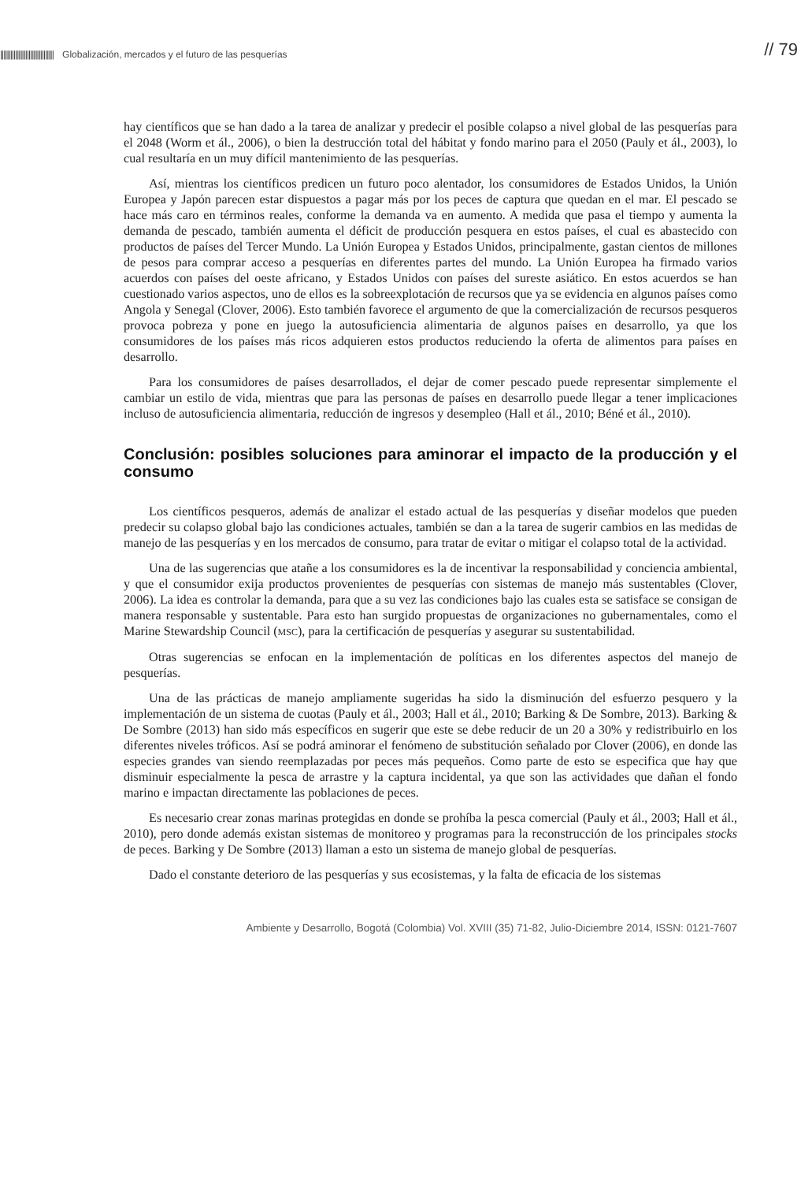|||||||||||||||||||||||||||||||| Globalización, mercados y el futuro de las pesquerías
// 79
hay científicos que se han dado a la tarea de analizar y predecir el posible colapso a nivel global de las pesquerías para el 2048 (Worm et ál., 2006), o bien la destrucción total del hábitat y fondo marino para el 2050 (Pauly et ál., 2003), lo cual resultaría en un muy difícil mantenimiento de las pesquerías.
Así, mientras los científicos predicen un futuro poco alentador, los consumidores de Estados Unidos, la Unión Europea y Japón parecen estar dispuestos a pagar más por los peces de captura que quedan en el mar. El pescado se hace más caro en términos reales, conforme la demanda va en aumento. A medida que pasa el tiempo y aumenta la demanda de pescado, también aumenta el déficit de producción pesquera en estos países, el cual es abastecido con productos de países del Tercer Mundo. La Unión Europea y Estados Unidos, principalmente, gastan cientos de millones de pesos para comprar acceso a pesquerías en diferentes partes del mundo. La Unión Europea ha firmado varios acuerdos con países del oeste africano, y Estados Unidos con países del sureste asiático. En estos acuerdos se han cuestionado varios aspectos, uno de ellos es la sobreexplotación de recursos que ya se evidencia en algunos países como Angola y Senegal (Clover, 2006). Esto también favorece el argumento de que la comercialización de recursos pesqueros provoca pobreza y pone en juego la autosuficiencia alimentaria de algunos países en desarrollo, ya que los consumidores de los países más ricos adquieren estos productos reduciendo la oferta de alimentos para países en desarrollo.
Para los consumidores de países desarrollados, el dejar de comer pescado puede representar simplemente el cambiar un estilo de vida, mientras que para las personas de países en desarrollo puede llegar a tener implicaciones incluso de autosuficiencia alimentaria, reducción de ingresos y desempleo (Hall et ál., 2010; Béné et ál., 2010).
Conclusión: posibles soluciones para aminorar el impacto de la producción y el consumo
Los científicos pesqueros, además de analizar el estado actual de las pesquerías y diseñar modelos que pueden predecir su colapso global bajo las condiciones actuales, también se dan a la tarea de sugerir cambios en las medidas de manejo de las pesquerías y en los mercados de consumo, para tratar de evitar o mitigar el colapso total de la actividad.
Una de las sugerencias que atañe a los consumidores es la de incentivar la responsabilidad y conciencia ambiental, y que el consumidor exija productos provenientes de pesquerías con sistemas de manejo más sustentables (Clover, 2006). La idea es controlar la demanda, para que a su vez las condiciones bajo las cuales esta se satisface se consigan de manera responsable y sustentable. Para esto han surgido propuestas de organizaciones no gubernamentales, como el Marine Stewardship Council (MSC), para la certificación de pesquerías y asegurar su sustentabilidad.
Otras sugerencias se enfocan en la implementación de políticas en los diferentes aspectos del manejo de pesquerías.
Una de las prácticas de manejo ampliamente sugeridas ha sido la disminución del esfuerzo pesquero y la implementación de un sistema de cuotas (Pauly et ál., 2003; Hall et ál., 2010; Barking & De Sombre, 2013). Barking & De Sombre (2013) han sido más específicos en sugerir que este se debe reducir de un 20 a 30% y redistribuirlo en los diferentes niveles tróficos. Así se podrá aminorar el fenómeno de substitución señalado por Clover (2006), en donde las especies grandes van siendo reemplazadas por peces más pequeños. Como parte de esto se especifica que hay que disminuir especialmente la pesca de arrastre y la captura incidental, ya que son las actividades que dañan el fondo marino e impactan directamente las poblaciones de peces.
Es necesario crear zonas marinas protegidas en donde se prohíba la pesca comercial (Pauly et ál., 2003; Hall et ál., 2010), pero donde además existan sistemas de monitoreo y programas para la reconstrucción de los principales stocks de peces. Barking y De Sombre (2013) llaman a esto un sistema de manejo global de pesquerías.
Dado el constante deterioro de las pesquerías y sus ecosistemas, y la falta de eficacia de los sistemas
Ambiente y Desarrollo, Bogotá (Colombia) Vol. XVIII (35) 71-82, Julio-Diciembre 2014, ISSN: 0121-7607